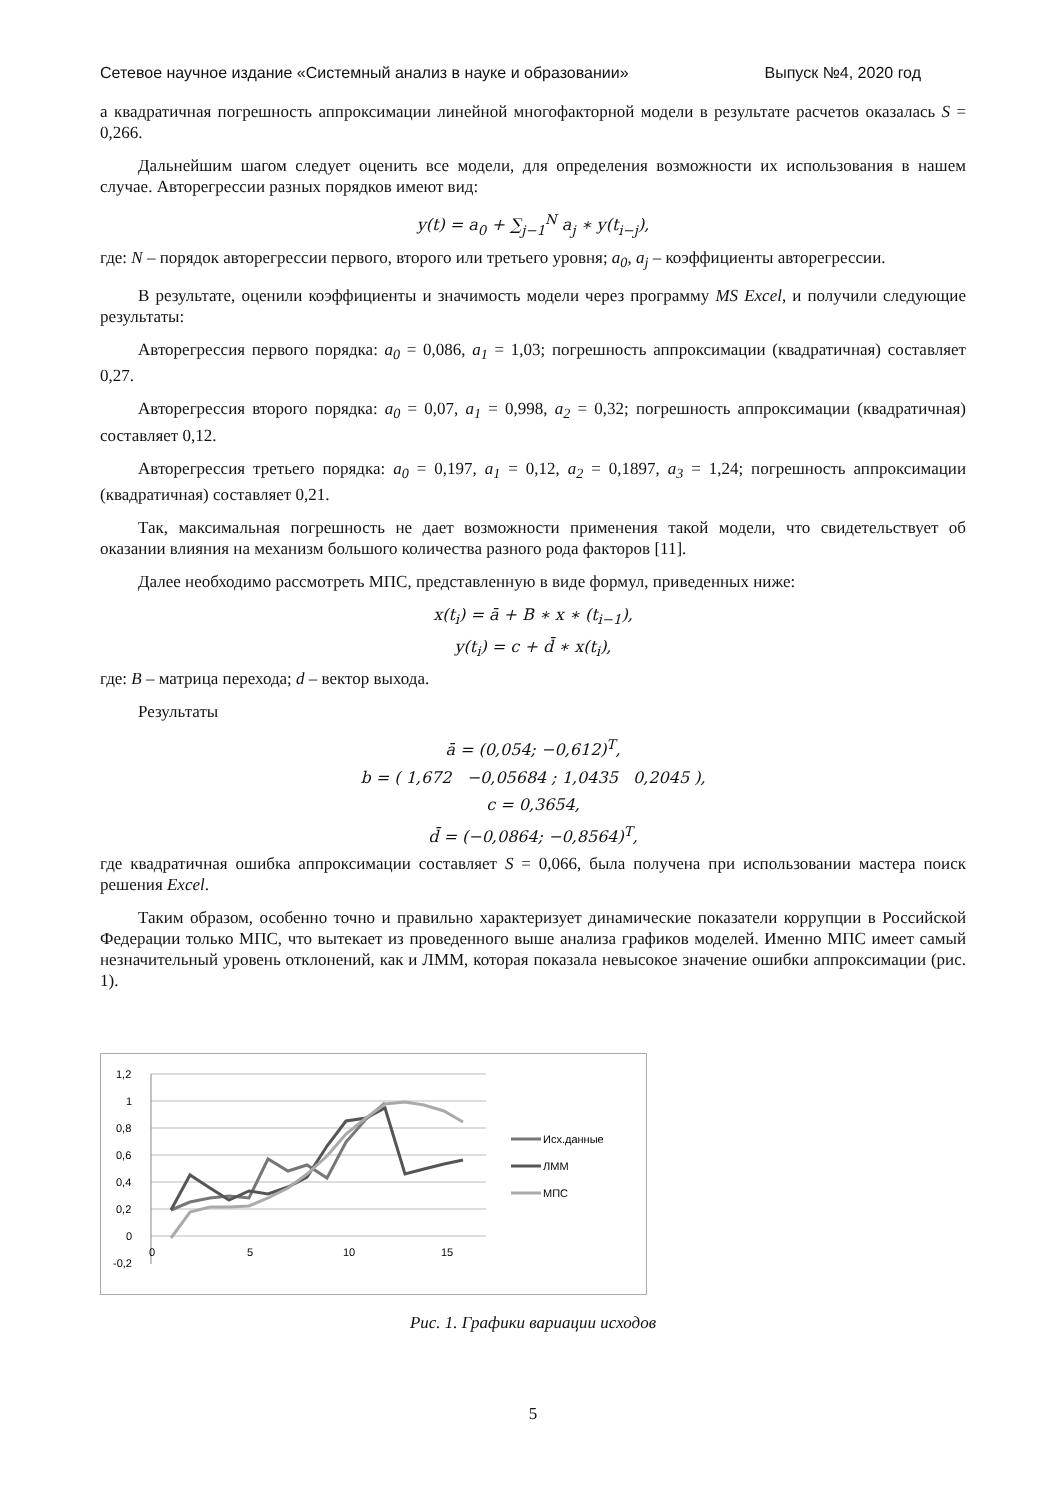Сетевое научное издание «Системный анализ в науке и образовании» Выпуск №4, 2020 год
а квадратичная погрешность аппроксимации линейной многофакторной модели в результате расчетов оказалась S = 0,266.
Дальнейшим шагом следует оценить все модели, для определения возможности их использования в нашем случае. Авторегрессии разных порядков имеют вид:
y(t) = a<sub>0</sub> + ∑<sub>j−1</sub><sup>N</sup> a<sub>j</sub> ∗ y(t<sub>i−j</sub>),
где: N – порядок авторегрессии первого, второго или третьего уровня; a<sub>0</sub>, a<sub>j</sub> – коэффициенты авторегрессии.
В результате, оценили коэффициенты и значимость модели через программу MS Excel, и получили следующие результаты:
Авторегрессия первого порядка: a<sub>0</sub> = 0,086, a<sub>1</sub> = 1,03; погрешность аппроксимации (квадратичная) составляет 0,27.
Авторегрессия второго порядка: a<sub>0</sub> = 0,07, a<sub>1</sub> = 0,998, a<sub>2</sub> = 0,32; погрешность аппроксимации (квадратичная) составляет 0,12.
Авторегрессия третьего порядка: a<sub>0</sub> = 0,197, a<sub>1</sub> = 0,12, a<sub>2</sub> = 0,1897, a<sub>3</sub> = 1,24; погрешность аппроксимации (квадратичная) составляет 0,21.
Так, максимальная погрешность не дает возможности применения такой модели, что свидетельствует об оказании влияния на механизм большого количества разного рода факторов [11].
Далее необходимо рассмотреть МПС, представленную в виде формул, приведенных ниже:
x(t<sub>i</sub>) = ā + B ∗ x ∗ (t<sub>i−1</sub>),
y(t<sub>i</sub>) = c + d̄ ∗ x(t<sub>i</sub>),
где: B – матрица перехода; d – вектор выхода.
Результаты
ā = (0,054; −0,612)<sup>T</sup>,
b = ( 1,672 −0,05684 ; 1,0435 0,2045 ),
c = 0,3654,
d̄ = (−0,0864; −0,8564)<sup>T</sup>,
где квадратичная ошибка аппроксимации составляет S = 0,066, была получена при использовании мастера поиск решения Excel.
Таким образом, особенно точно и правильно характеризует динамические показатели коррупции в Российской Федерации только МПС, что вытекает из проведенного выше анализа графиков моделей. Именно МПС имеет самый незначительный уровень отклонений, как и ЛММ, которая показала невысокое значение ошибки аппроксимации (рис. 1).
1,2
1
0,8
0,6
0,4
0,2
0
-0,2
0
5
10
15
Исх.данные
ЛММ
МПС
Рис. 1. Графики вариации исходов
5